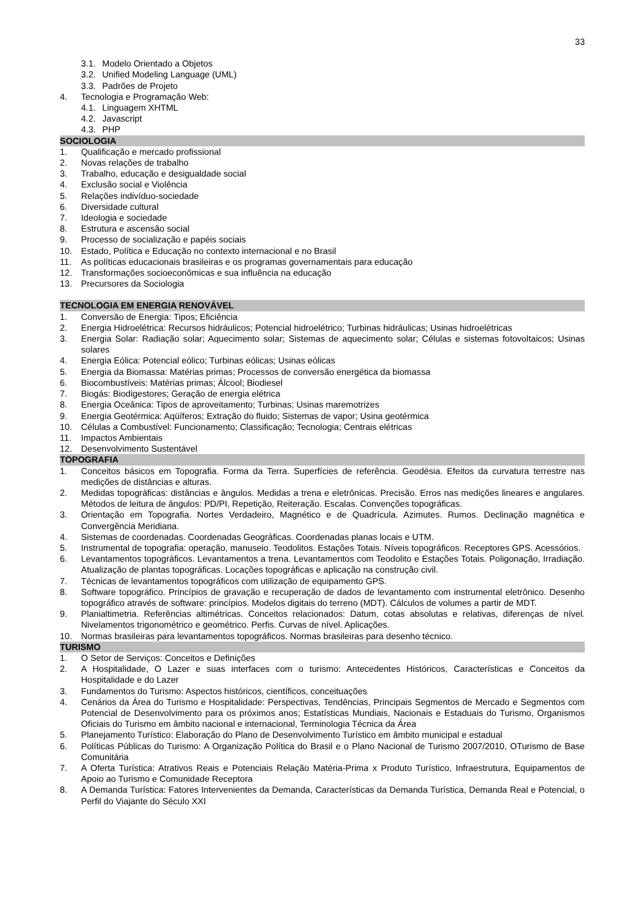33
3.1. Modelo Orientado a Objetos
3.2. Unified Modeling Language (UML)
3.3. Padrões de Projeto
4. Tecnologia e Programação Web:
4.1. Linguagem XHTML
4.2. Javascript
4.3. PHP
SOCIOLOGIA
1. Qualificação e mercado profissional
2. Novas relações de trabalho
3. Trabalho, educação e desigualdade social
4. Exclusão social e Violência
5. Relações indivíduo-sociedade
6. Diversidade cultural
7. Ideologia e sociedade
8. Estrutura e ascensão social
9. Processo de socialização e papéis sociais
10. Estado, Política e Educação no contexto internacional e no Brasil
11. As políticas educacionais brasileiras e os programas governamentais para educação
12. Transformações socioeconômicas e sua influência na educação
13. Precursores da Sociologia
TECNOLOGIA EM ENERGIA RENOVÁVEL
1. Conversão de Energia: Tipos; Eficiência
2. Energia Hidroelétrica: Recursos hidráulicos; Potencial hidroelétrico; Turbinas hidráulicas; Usinas hidroelétricas
3. Energia Solar: Radiação solar; Aquecimento solar; Sistemas de aquecimento solar; Células e sistemas fotovoltaicos; Usinas solares
4. Energia Eólica: Potencial eólico; Turbinas eólicas; Usinas eólicas
5. Energia da Biomassa: Matérias primas; Processos de conversão energética da biomassa
6. Biocombustíveis: Matérias primas; Álcool; Biodiesel
7. Biogás: Biodigestores; Geração de energia elétrica
8. Energia Oceânica: Tipos de aproveitamento; Turbinas; Usinas maremotrizes
9. Energia Geotérmica: Aqüíferos; Extração do fluido; Sistemas de vapor; Usina geotérmica
10. Células a Combustível: Funcionamento; Classificação; Tecnologia; Centrais elétricas
11. Impactos Ambientais
12. Desenvolvimento Sustentável
TOPOGRAFIA
1. Conceitos básicos em Topografia. Forma da Terra. Superfícies de referência. Geodésia. Efeitos da curvatura terrestre nas medições de distâncias e alturas.
2. Medidas topográficas: distâncias e ângulos. Medidas a trena e eletrônicas. Precisão. Erros nas medições lineares e angulares. Métodos de leitura de ângulos: PD/PI, Repetição, Reiteração. Escalas. Convenções topográficas.
3. Orientação em Topografia. Nortes Verdadeiro, Magnético e de Quadrícula. Azimutes. Rumos. Declinação magnética e Convergência Meridiana.
4. Sistemas de coordenadas. Coordenadas Geográficas. Coordenadas planas locais e UTM.
5. Instrumental de topografia: operação, manuseio. Teodolitos. Estações Totais. Níveis topográficos. Receptores GPS. Acessórios.
6. Levantamentos topográficos. Levantamentos a trena. Levantamentos com Teodolito e Estações Totais. Poligonação, Irradiação. Atualização de plantas topográficas. Locações topográficas e aplicação na construção civil.
7. Técnicas de levantamentos topográficos com utilização de equipamento GPS.
8. Software topográfico. Princípios de gravação e recuperação de dados de levantamento com instrumental eletrônico. Desenho topográfico através de software: princípios. Modelos digitais do terreno (MDT). Cálculos de volumes a partir de MDT.
9. Planialtimetria. Referências altimétricas. Conceitos relacionados: Datum, cotas absolutas e relativas, diferenças de nível. Nivelamentos trigonométrico e geométrico. Perfis. Curvas de nível. Aplicações.
10. Normas brasileiras para levantamentos topográficos. Normas brasileiras para desenho técnico.
TURISMO
1. O Setor de Serviços: Conceitos e Definições
2. A Hospitalidade, O Lazer e suas interfaces com o turismo: Antecedentes Históricos, Características e Conceitos da Hospitalidade e do Lazer
3. Fundamentos do Turismo: Aspectos históricos, científicos, conceituações
4. Cenários da Área do Turismo e Hospitalidade: Perspectivas, Tendências, Principais Segmentos de Mercado e Segmentos com Potencial de Desenvolvimento para os próximos anos; Estatísticas Mundiais, Nacionais e Estaduais do Turismo, Organismos Oficiais do Turismo em âmbito nacional e internacional, Terminologia Técnica da Área
5. Planejamento Turístico: Elaboração do Plano de Desenvolvimento Turístico em âmbito municipal e estadual
6. Políticas Públicas do Turismo: A Organização Política do Brasil e o Plano Nacional de Turismo 2007/2010, OTurismo de Base Comunitária
7. A Oferta Turística: Atrativos Reais e Potenciais Relação Matéria-Prima x Produto Turístico, Infraestrutura, Equipamentos de Apoio ao Turismo e Comunidade Receptora
8. A Demanda Turística: Fatores Intervenientes da Demanda, Características da Demanda Turística, Demanda Real e Potencial, o Perfil do Viajante do Século XXI